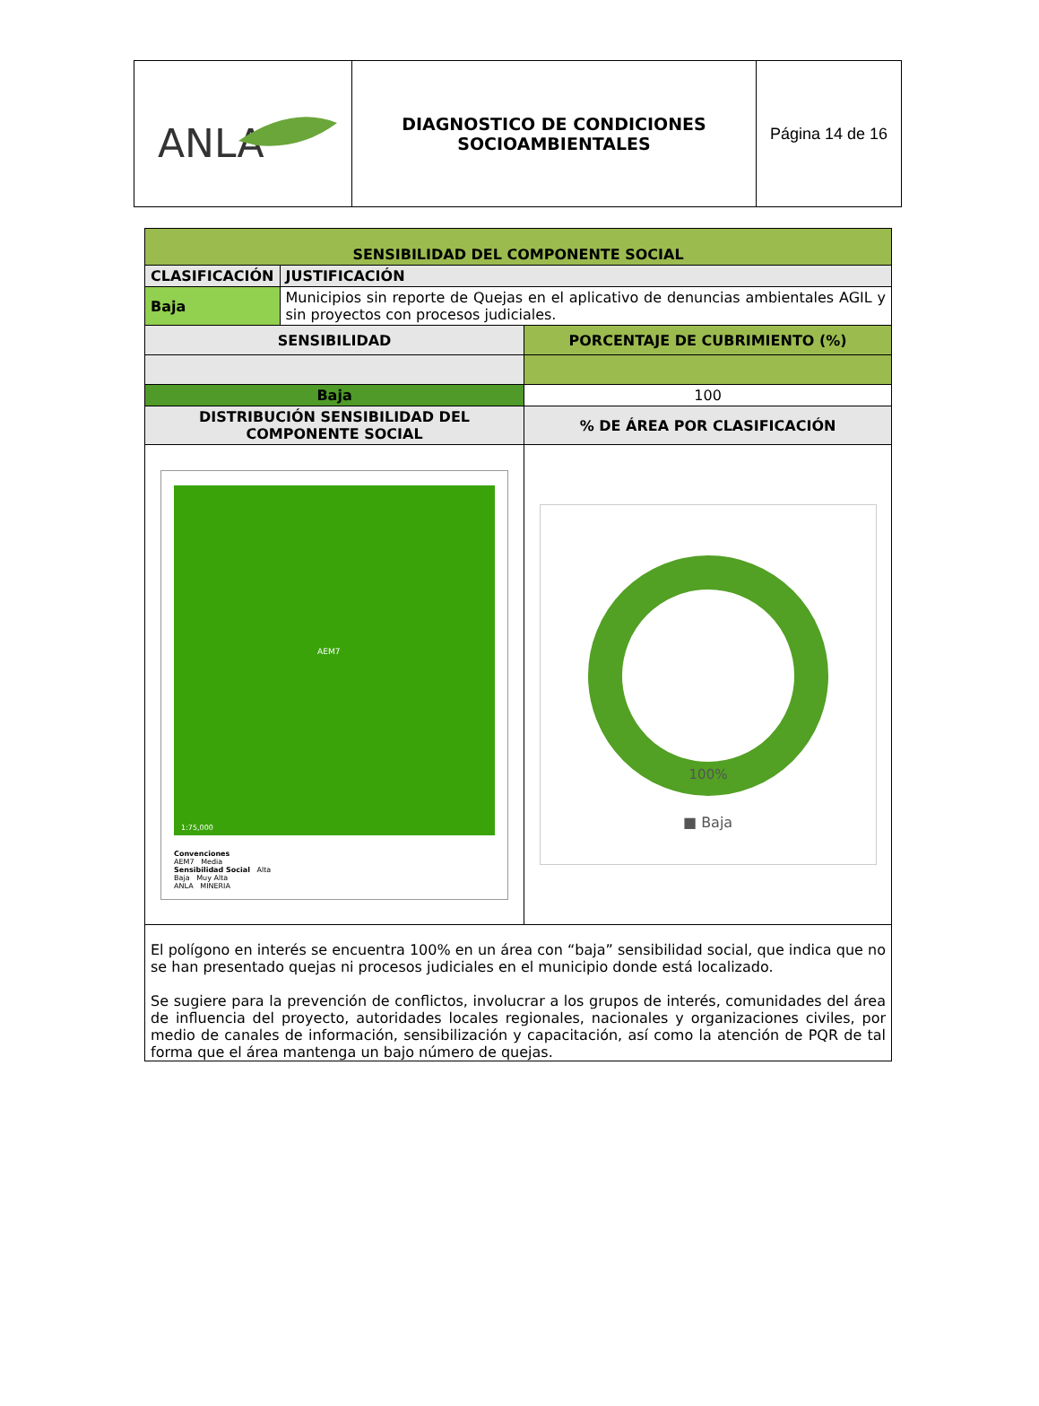| ANLA | DIAGNOSTICO DE CONDICIONES SOCIOAMBIENTALES | Página 14 de 16 |
| SENSIBILIDAD DEL COMPONENTE SOCIAL | | |
| CLASIFICACIÓN | JUSTIFICACIÓN | |
| Baja | Municipios sin reporte de Quejas en el aplicativo de denuncias ambientales AGIL y sin proyectos con procesos judiciales. | |
| SENSIBILIDAD | | PORCENTAJE DE CUBRIMIENTO (%) |
| Baja | | 100 |
| DISTRIBUCIÓN SENSIBILIDAD DEL COMPONENTE SOCIAL | | % DE ÁREA POR CLASIFICACIÓN |
| AEM7 1:75,000 Convenciones AEM7 Media Sensibilidad Social Alta Baja Muy Alta ANLA MINERIA | | 100% ■ Baja |
| El polígono en interés se encuentra 100% en un área con “baja” sensibilidad social, que indica que no se han presentado quejas ni procesos judiciales en el municipio donde está localizado. Se sugiere para la prevención de conflictos, involucrar a los grupos de interés, comunidades del área de influencia del proyecto, autoridades locales regionales, nacionales y organizaciones civiles, por medio de canales de información, sensibilización y capacitación, así como la atención de PQR de tal forma que el área mantenga un bajo número de quejas. | | |